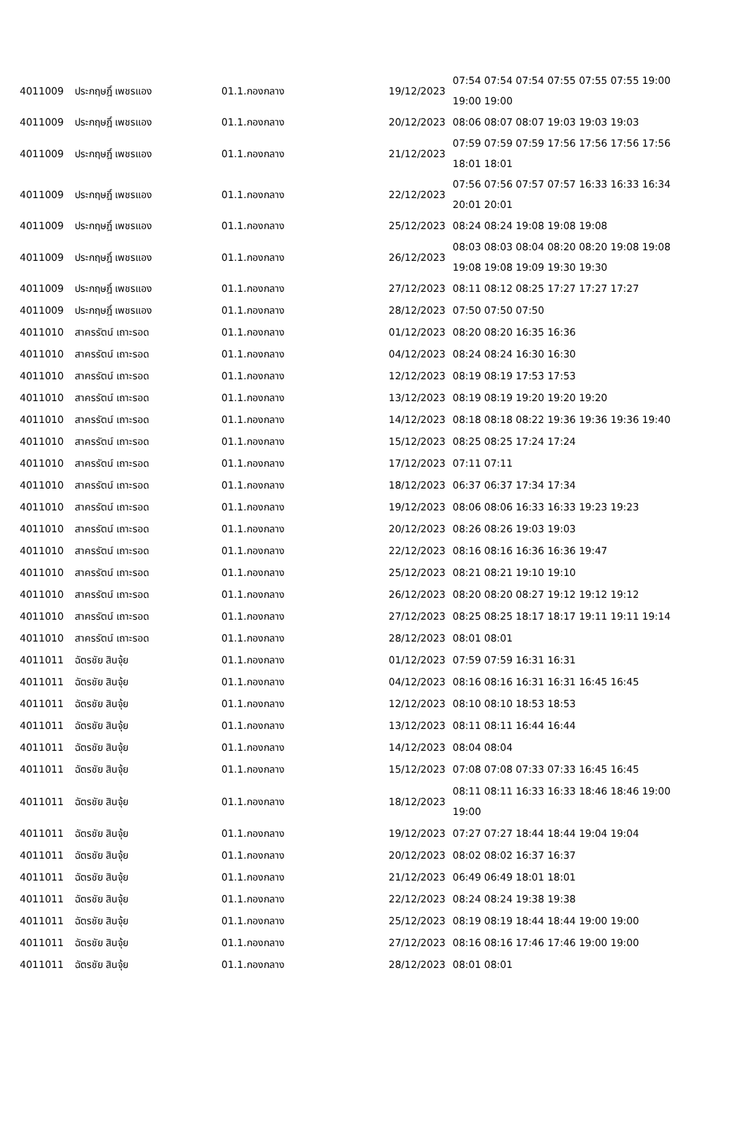| 4011009 | ประกฤษฎิ์ เพชรแอง | 01.1.กองกลาง | 19/12/2023 | 07:54 07:54 07:54 07:55 07:55 07:55 19:00 19:00 19:00 |
| 4011009 | ประกฤษฎิ์ เพชรแอง | 01.1.กองกลาง | 20/12/2023 | 08:06 08:07 08:07 19:03 19:03 19:03 |
| 4011009 | ประกฤษฎิ์ เพชรแอง | 01.1.กองกลาง | 21/12/2023 | 07:59 07:59 07:59 17:56 17:56 17:56 17:56 18:01 18:01 |
| 4011009 | ประกฤษฎิ์ เพชรแอง | 01.1.กองกลาง | 22/12/2023 | 07:56 07:56 07:57 07:57 16:33 16:33 16:34 20:01 20:01 |
| 4011009 | ประกฤษฎิ์ เพชรแอง | 01.1.กองกลาง | 25/12/2023 | 08:24 08:24 19:08 19:08 19:08 |
| 4011009 | ประกฤษฎิ์ เพชรแอง | 01.1.กองกลาง | 26/12/2023 | 08:03 08:03 08:04 08:20 08:20 19:08 19:08 19:08 19:08 19:09 19:30 19:30 |
| 4011009 | ประกฤษฎิ์ เพชรแอง | 01.1.กองกลาง | 27/12/2023 | 08:11 08:12 08:25 17:27 17:27 17:27 |
| 4011009 | ประกฤษฎิ์ เพชรแอง | 01.1.กองกลาง | 28/12/2023 | 07:50 07:50 07:50 |
| 4011010 | สาครรัตน์ เถาะรอด | 01.1.กองกลาง | 01/12/2023 | 08:20 08:20 16:35 16:36 |
| 4011010 | สาครรัตน์ เถาะรอด | 01.1.กองกลาง | 04/12/2023 | 08:24 08:24 16:30 16:30 |
| 4011010 | สาครรัตน์ เถาะรอด | 01.1.กองกลาง | 12/12/2023 | 08:19 08:19 17:53 17:53 |
| 4011010 | สาครรัตน์ เถาะรอด | 01.1.กองกลาง | 13/12/2023 | 08:19 08:19 19:20 19:20 19:20 |
| 4011010 | สาครรัตน์ เถาะรอด | 01.1.กองกลาง | 14/12/2023 | 08:18 08:18 08:22 19:36 19:36 19:36 19:40 |
| 4011010 | สาครรัตน์ เถาะรอด | 01.1.กองกลาง | 15/12/2023 | 08:25 08:25 17:24 17:24 |
| 4011010 | สาครรัตน์ เถาะรอด | 01.1.กองกลาง | 17/12/2023 | 07:11 07:11 |
| 4011010 | สาครรัตน์ เถาะรอด | 01.1.กองกลาง | 18/12/2023 | 06:37 06:37 17:34 17:34 |
| 4011010 | สาครรัตน์ เถาะรอด | 01.1.กองกลาง | 19/12/2023 | 08:06 08:06 16:33 16:33 19:23 19:23 |
| 4011010 | สาครรัตน์ เถาะรอด | 01.1.กองกลาง | 20/12/2023 | 08:26 08:26 19:03 19:03 |
| 4011010 | สาครรัตน์ เถาะรอด | 01.1.กองกลาง | 22/12/2023 | 08:16 08:16 16:36 16:36 19:47 |
| 4011010 | สาครรัตน์ เถาะรอด | 01.1.กองกลาง | 25/12/2023 | 08:21 08:21 19:10 19:10 |
| 4011010 | สาครรัตน์ เถาะรอด | 01.1.กองกลาง | 26/12/2023 | 08:20 08:20 08:27 19:12 19:12 19:12 |
| 4011010 | สาครรัตน์ เถาะรอด | 01.1.กองกลาง | 27/12/2023 | 08:25 08:25 18:17 18:17 19:11 19:11 19:14 |
| 4011010 | สาครรัตน์ เถาะรอด | 01.1.กองกลาง | 28/12/2023 | 08:01 08:01 |
| 4011011 | ฉัตรชัย สินจุ้ย | 01.1.กองกลาง | 01/12/2023 | 07:59 07:59 16:31 16:31 |
| 4011011 | ฉัตรชัย สินจุ้ย | 01.1.กองกลาง | 04/12/2023 | 08:16 08:16 16:31 16:31 16:45 16:45 |
| 4011011 | ฉัตรชัย สินจุ้ย | 01.1.กองกลาง | 12/12/2023 | 08:10 08:10 18:53 18:53 |
| 4011011 | ฉัตรชัย สินจุ้ย | 01.1.กองกลาง | 13/12/2023 | 08:11 08:11 16:44 16:44 |
| 4011011 | ฉัตรชัย สินจุ้ย | 01.1.กองกลาง | 14/12/2023 | 08:04 08:04 |
| 4011011 | ฉัตรชัย สินจุ้ย | 01.1.กองกลาง | 15/12/2023 | 07:08 07:08 07:33 07:33 16:45 16:45 |
| 4011011 | ฉัตรชัย สินจุ้ย | 01.1.กองกลาง | 18/12/2023 | 08:11 08:11 16:33 16:33 18:46 18:46 19:00 19:00 |
| 4011011 | ฉัตรชัย สินจุ้ย | 01.1.กองกลาง | 19/12/2023 | 07:27 07:27 18:44 18:44 19:04 19:04 |
| 4011011 | ฉัตรชัย สินจุ้ย | 01.1.กองกลาง | 20/12/2023 | 08:02 08:02 16:37 16:37 |
| 4011011 | ฉัตรชัย สินจุ้ย | 01.1.กองกลาง | 21/12/2023 | 06:49 06:49 18:01 18:01 |
| 4011011 | ฉัตรชัย สินจุ้ย | 01.1.กองกลาง | 22/12/2023 | 08:24 08:24 19:38 19:38 |
| 4011011 | ฉัตรชัย สินจุ้ย | 01.1.กองกลาง | 25/12/2023 | 08:19 08:19 18:44 18:44 19:00 19:00 |
| 4011011 | ฉัตรชัย สินจุ้ย | 01.1.กองกลาง | 27/12/2023 | 08:16 08:16 17:46 17:46 19:00 19:00 |
| 4011011 | ฉัตรชัย สินจุ้ย | 01.1.กองกลาง | 28/12/2023 | 08:01 08:01 |